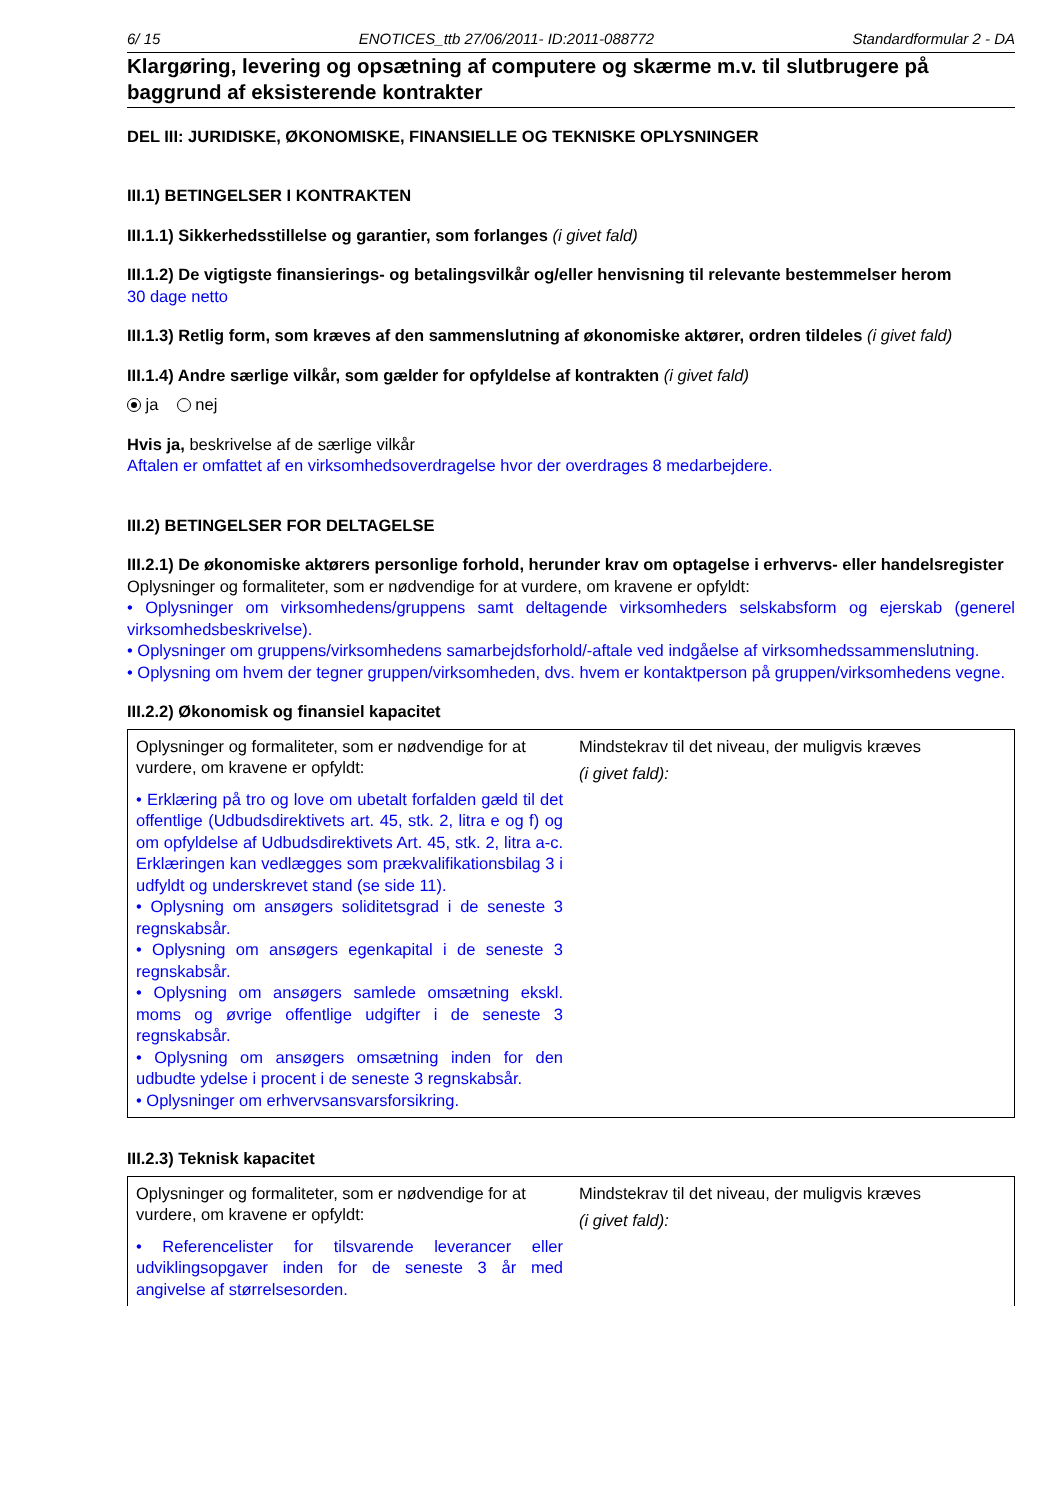6/ 15 ENOTICES_ttb 27/06/2011- ID:2011-088772 Standardformular 2 - DA
Klargøring, levering og opsætning af computere og skærme m.v. til slutbrugere på baggrund af eksisterende kontrakter
DEL III: JURIDISKE, ØKONOMISKE, FINANSIELLE OG TEKNISKE OPLYSNINGER
III.1) BETINGELSER I KONTRAKTEN
III.1.1) Sikkerhedsstillelse og garantier, som forlanges (i givet fald)
III.1.2) De vigtigste finansierings- og betalingsvilkår og/eller henvisning til relevante bestemmelser herom
30 dage netto
III.1.3) Retlig form, som kræves af den sammenslutning af økonomiske aktører, ordren tildeles (i givet fald)
III.1.4) Andre særlige vilkår, som gælder for opfyldelse af kontrakten (i givet fald)
ja nej
Hvis ja, beskrivelse af de særlige vilkår
Aftalen er omfattet af en virksomhedsoverdragelse hvor der overdrages 8 medarbejdere.
III.2) BETINGELSER FOR DELTAGELSE
III.2.1) De økonomiske aktørers personlige forhold, herunder krav om optagelse i erhvervs- eller handelsregister
Oplysninger og formaliteter, som er nødvendige for at vurdere, om kravene er opfyldt:
• Oplysninger om virksomhedens/gruppens samt deltagende virksomheders selskabsform og ejerskab (generel virksomhedsbeskrivelse).
• Oplysninger om gruppens/virksomhedens samarbejdsforhold/-aftale ved indgåelse af virksomhedssammenslutning.
• Oplysning om hvem der tegner gruppen/virksomheden, dvs. hvem er kontaktperson på gruppen/virksomhedens vegne.
III.2.2) Økonomisk og finansiel kapacitet
| Oplysninger og formaliteter, som er nødvendige for at vurdere, om kravene er opfyldt: • Erklæring på tro og love om ubetalt forfalden gæld til det offentlige (Udbudsdirektivets art. 45, stk. 2, litra e og f) og om opfyldelse af Udbudsdirektivets Art. 45, stk. 2, litra a-c. Erklæringen kan vedlægges som prækvalifikationsbilag 3 i udfyldt og underskrevet stand (se side 11). • Oplysning om ansøgers soliditetsgrad i de seneste 3 regnskabsår. • Oplysning om ansøgers egenkapital i de seneste 3 regnskabsår. • Oplysning om ansøgers samlede omsætning ekskl. moms og øvrige offentlige udgifter i de seneste 3 regnskabsår. • Oplysning om ansøgers omsætning inden for den udbudte ydelse i procent i de seneste 3 regnskabsår. • Oplysninger om erhvervsansvarsforsikring. | Mindstekrav til det niveau, der muligvis kræves (i givet fald): |
III.2.3) Teknisk kapacitet
| Oplysninger og formaliteter, som er nødvendige for at vurdere, om kravene er opfyldt: • Referencelister for tilsvarende leverancer eller udviklingsopgaver inden for de seneste 3 år med angivelse af størrelsesorden. | Mindstekrav til det niveau, der muligvis kræves (i givet fald): |